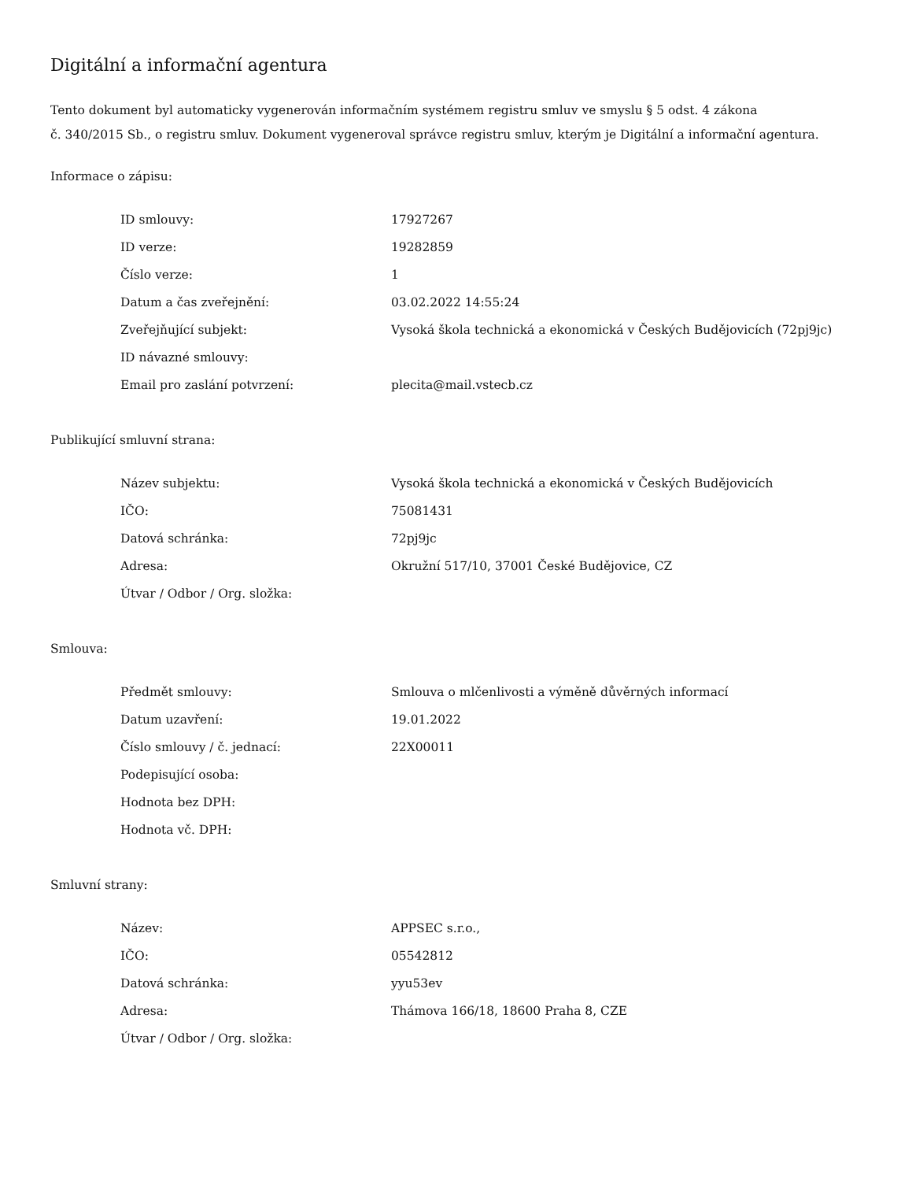Digitální a informační agentura
Tento dokument byl automaticky vygenerován informačním systémem registru smluv ve smyslu § 5 odst. 4 zákona
č. 340/2015 Sb., o registru smluv. Dokument vygeneroval správce registru smluv, kterým je Digitální a informační agentura.
Informace o zápisu:
| ID smlouvy: | 17927267 |
| ID verze: | 19282859 |
| Číslo verze: | 1 |
| Datum a čas zveřejnění: | 03.02.2022 14:55:24 |
| Zveřejňující subjekt: | Vysoká škola technická a ekonomická v Českých Budějovicích (72pj9jc) |
| ID návazné smlouvy: | |
| Email pro zaslání potvrzení: | plecita@mail.vstecb.cz |
Publikující smluvní strana:
| Název subjektu: | Vysoká škola technická a ekonomická v Českých Budějovicích |
| IČO: | 75081431 |
| Datová schránka: | 72pj9jc |
| Adresa: | Okružní 517/10, 37001 České Budějovice, CZ |
| Útvar / Odbor / Org. složka: | |
Smlouva:
| Předmět smlouvy: | Smlouva o mlčenlivosti a výměně důvěrných informací |
| Datum uzavření: | 19.01.2022 |
| Číslo smlouvy / č. jednací: | 22X00011 |
| Podepisující osoba: | |
| Hodnota bez DPH: | |
| Hodnota vč. DPH: | |
Smluvní strany:
| Název: | APPSEC s.r.o., |
| IČO: | 05542812 |
| Datová schránka: | yyu53ev |
| Adresa: | Thámova 166/18, 18600 Praha 8, CZE |
| Útvar / Odbor / Org. složka: | |